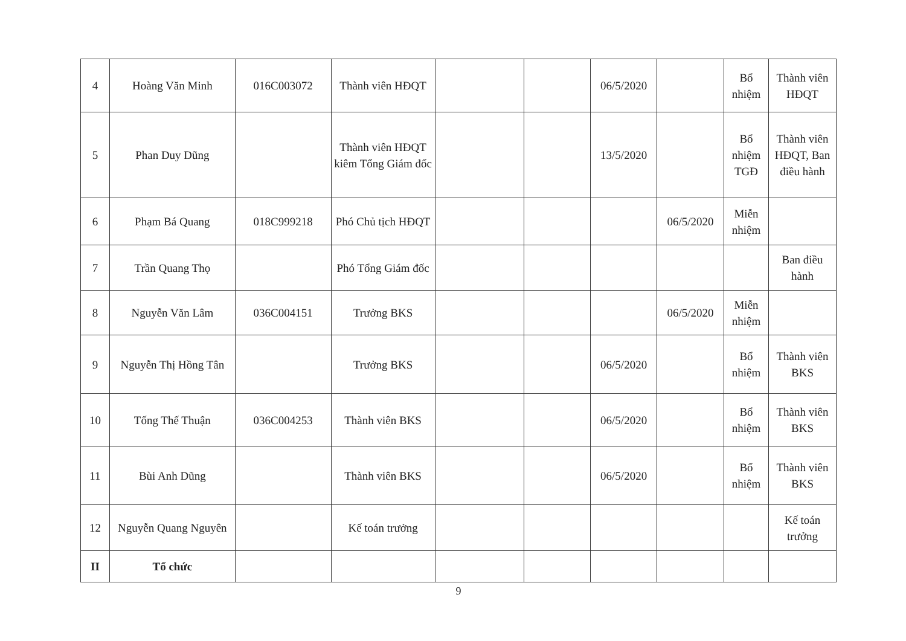| 4 | Hoàng Văn Minh | 016C003072 | Thành viên HĐQT | | | 06/5/2020 | | Bổ nhiệm | Thành viên HĐQT |
| 5 | Phan Duy Dũng | | Thành viên HĐQT kiêm Tổng Giám đốc | | | 13/5/2020 | | Bổ nhiệm TGĐ | Thành viên HĐQT, Ban điều hành |
| 6 | Phạm Bá Quang | 018C999218 | Phó Chủ tịch HĐQT | | | | 06/5/2020 | Miễn nhiệm | |
| 7 | Trần Quang Thọ | | Phó Tổng Giám đốc | | | | | | Ban điều hành |
| 8 | Nguyễn Văn Lâm | 036C004151 | Trưởng BKS | | | | 06/5/2020 | Miễn nhiệm | |
| 9 | Nguyễn Thị Hồng Tân | | Trưởng BKS | | | 06/5/2020 | | Bổ nhiệm | Thành viên BKS |
| 10 | Tống Thế Thuận | 036C004253 | Thành viên BKS | | | 06/5/2020 | | Bổ nhiệm | Thành viên BKS |
| 11 | Bùi Anh Dũng | | Thành viên BKS | | | 06/5/2020 | | Bổ nhiệm | Thành viên BKS |
| 12 | Nguyễn Quang Nguyên | | Kế toán trưởng | | | | | | Kế toán trưởng |
| II | Tổ chức | | | | | | | | |
9